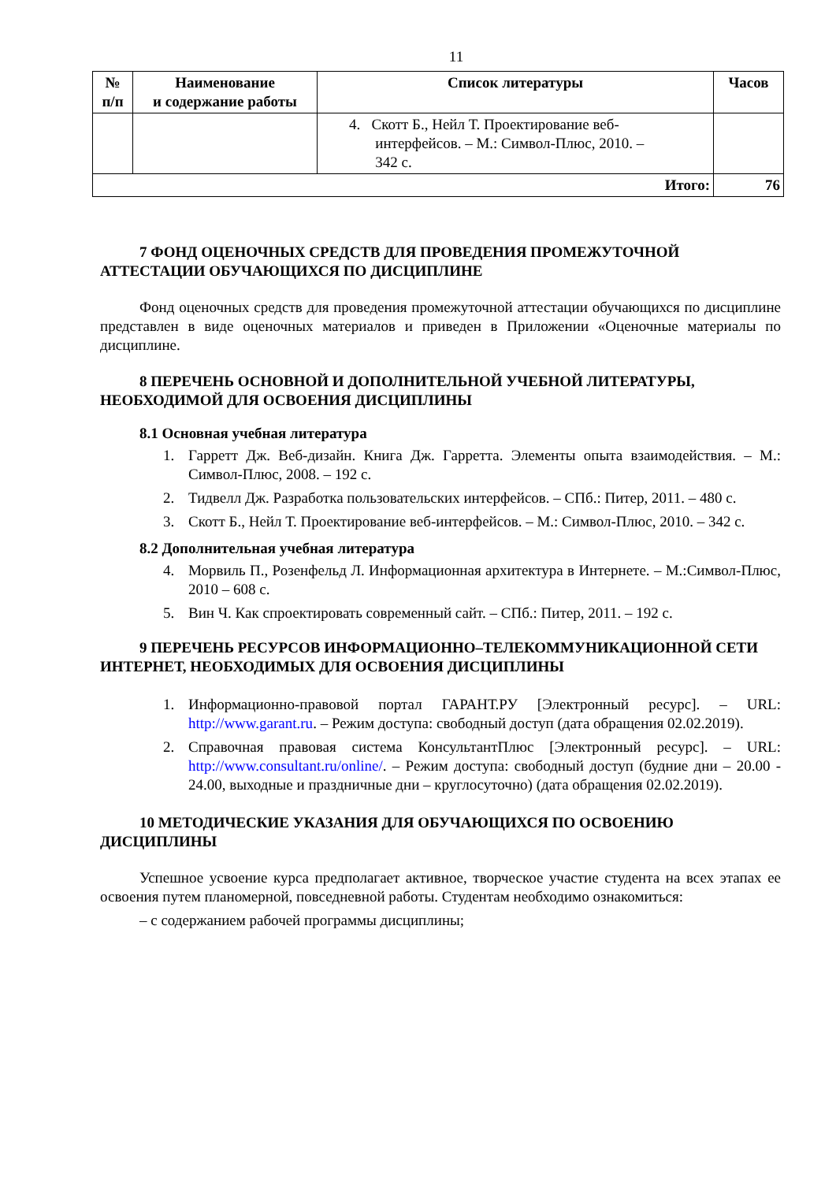11
| № п/п | Наименование и содержание работы | Список литературы | Часов |
| --- | --- | --- | --- |
| | | 4. Скотт Б., Нейл Т. Проектирование веб- интерфейсов. – М.: Символ-Плюс, 2010. – 342 с. | |
| Итого: | | | 76 |
7 ФОНД ОЦЕНОЧНЫХ СРЕДСТВ ДЛЯ ПРОВЕДЕНИЯ ПРОМЕЖУТОЧНОЙ АТТЕСТАЦИИ ОБУЧАЮЩИХСЯ ПО ДИСЦИПЛИНЕ
Фонд оценочных средств для проведения промежуточной аттестации обучающихся по дисциплине представлен в виде оценочных материалов и приведен в Приложении «Оценочные материалы по дисциплине.
8 ПЕРЕЧЕНЬ ОСНОВНОЙ И ДОПОЛНИТЕЛЬНОЙ УЧЕБНОЙ ЛИТЕРАТУРЫ, НЕОБХОДИМОЙ ДЛЯ ОСВОЕНИЯ ДИСЦИПЛИНЫ
8.1 Основная учебная литература
1. Гарретт Дж. Веб-дизайн. Книга Дж. Гарретта. Элементы опыта взаимодействия. – М.: Символ-Плюс, 2008. – 192 с.
2. Тидвелл Дж. Разработка пользовательских интерфейсов. – СПб.: Питер, 2011. – 480 с.
3. Скотт Б., Нейл Т. Проектирование веб-интерфейсов. – М.: Символ-Плюс, 2010. – 342 с.
8.2 Дополнительная учебная литература
4. Морвиль П., Розенфельд Л. Информационная архитектура в Интернете. – М.:Символ-Плюс, 2010 – 608 с.
5. Вин Ч. Как спроектировать современный сайт. – СПб.: Питер, 2011. – 192 с.
9 ПЕРЕЧЕНЬ РЕСУРСОВ ИНФОРМАЦИОННО–ТЕЛЕКОММУНИКАЦИОННОЙ СЕТИ ИНТЕРНЕТ, НЕОБХОДИМЫХ ДЛЯ ОСВОЕНИЯ ДИСЦИПЛИНЫ
1. Информационно-правовой портал ГАРАНТ.РУ [Электронный ресурс]. – URL: http://www.garant.ru. – Режим доступа: свободный доступ (дата обращения 02.02.2019).
2. Справочная правовая система КонсультантПлюс [Электронный ресурс]. – URL: http://www.consultant.ru/online/. – Режим доступа: свободный доступ (будние дни – 20.00 - 24.00, выходные и праздничные дни – круглосуточно) (дата обращения 02.02.2019).
10 МЕТОДИЧЕСКИЕ УКАЗАНИЯ ДЛЯ ОБУЧАЮЩИХСЯ ПО ОСВОЕНИЮ ДИСЦИПЛИНЫ
Успешное усвоение курса предполагает активное, творческое участие студента на всех этапах ее освоения путем планомерной, повседневной работы. Студентам необходимо ознакомиться:
– с содержанием рабочей программы дисциплины;